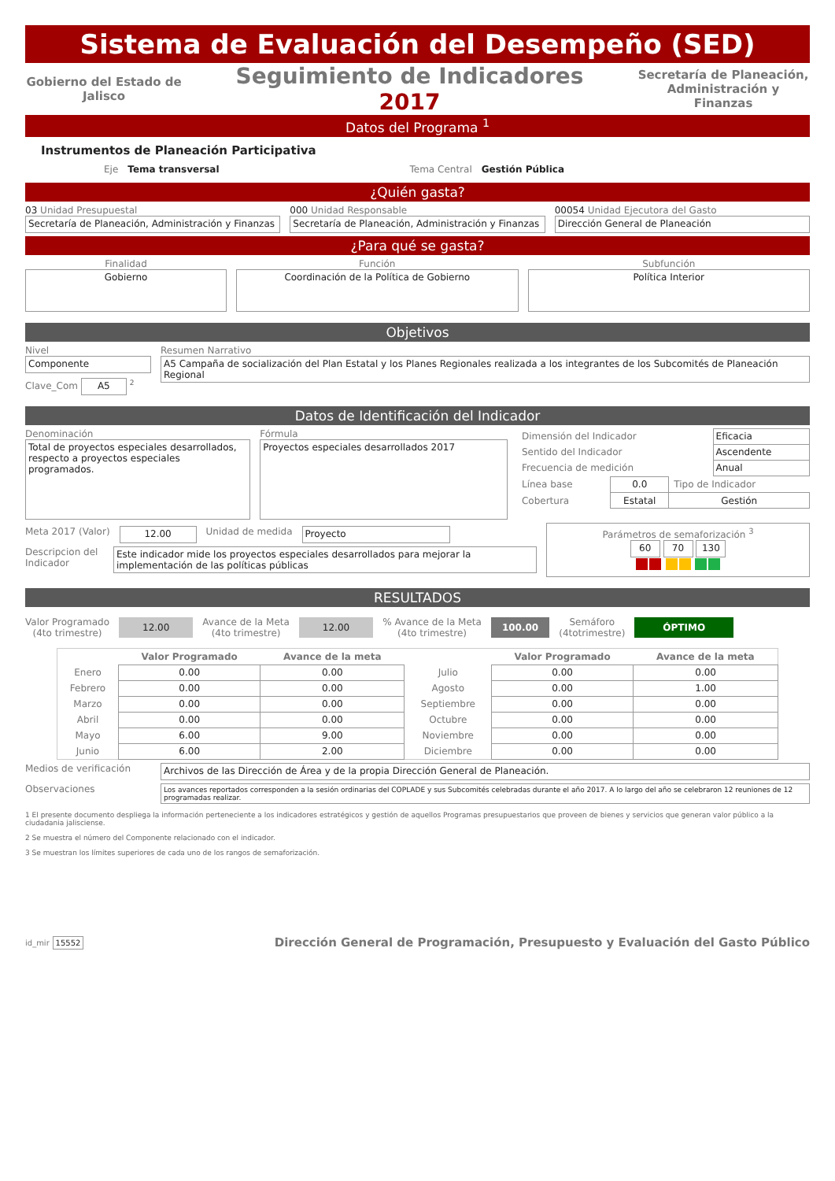Sistema de Evaluación del Desempeño (SED)
Gobierno del Estado de Jalisco
Seguimiento de Indicadores
2017
Secretaría de Planeación, Administración y Finanzas
Datos del Programa <sup>1</sup>
Instrumentos de Planeación Participativa
Eje Tema transversal Tema Central Gestión Pública
¿Quién gasta?
03 Unidad Presupuestal
Secretaría de Planeación, Administración y Finanzas
000 Unidad Responsable
Secretaría de Planeación, Administración y Finanzas
00054 Unidad Ejecutora del Gasto
Dirección General de Planeación
¿Para qué se gasta?
Finalidad
Gobierno
Función
Coordinación de la Política de Gobierno
Subfunción
Política Interior
Objetivos
Nivel
Componente
Clave_Com A5 <sup>2</sup>
Resumen Narrativo
A5 Campaña de socialización del Plan Estatal y los Planes Regionales realizada a los integrantes de los Subcomités de Planeación Regional
Datos de Identificación del Indicador
Denominación
Total de proyectos especiales desarrollados, respecto a proyectos especiales programados.
Fórmula
Proyectos especiales desarrollados 2017
| Dimensión del Indicador | Eficacia |
| Sentido del Indicador | Ascendente |
| Frecuencia de medición | Anual |
| Línea base | 0.0 | Tipo de Indicador |
| Cobertura | Estatal | Gestión |
Meta 2017 (Valor) 12.00 Unidad de medida Proyecto
Descripcion del Indicador
Este indicador mide los proyectos especiales desarrollados para mejorar la implementación de las políticas públicas
Parámetros de semaforización <sup>3</sup>
60 70 130
RESULTADOS
Valor Programado
(4to trimestre) 12.00 Avance de la Meta
(4to trimestre) 12.00 % Avance de la Meta
(4to trimestre) 100.00 Semáforo
(4totrimestre) ÓPTIMO
| | Valor Programado | Avance de la meta | | Valor Programado | Avance de la meta |
| --- | --- | --- | --- | --- | --- |
| Enero | 0.00 | 0.00 | Julio | 0.00 | 0.00 |
| Febrero | 0.00 | 0.00 | Agosto | 0.00 | 1.00 |
| Marzo | 0.00 | 0.00 | Septiembre | 0.00 | 0.00 |
| Abril | 0.00 | 0.00 | Octubre | 0.00 | 0.00 |
| Mayo | 6.00 | 9.00 | Noviembre | 0.00 | 0.00 |
| Junio | 6.00 | 2.00 | Diciembre | 0.00 | 0.00 |
Medios de verificación Archivos de las Dirección de Área y de la propia Dirección General de Planeación.
Observaciones
Los avances reportados corresponden a la sesión ordinarias del COPLADE y sus Subcomités celebradas durante el año 2017. A lo largo del año se celebraron 12 reuniones de 12 programadas realizar.
1 El presente documento despliega la información perteneciente a los indicadores estratégicos y gestión de aquellos Programas presupuestarios que proveen de bienes y servicios que generan valor público a la ciudadania jalisciense.
2 Se muestra el número del Componente relacionado con el indicador.
3 Se muestran los límites superiores de cada uno de los rangos de semaforización.
id_mir 15552 Dirección General de Programación, Presupuesto y Evaluación del Gasto Público